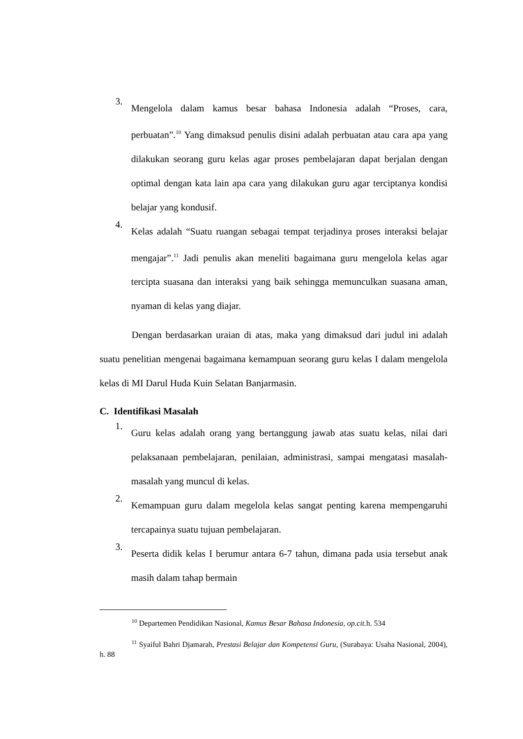3.
Mengelola dalam kamus besar bahasa Indonesia adalah “Proses, cara, perbuatan”.<sup>10</sup> Yang dimaksud penulis disini adalah perbuatan atau cara apa yang dilakukan seorang guru kelas agar proses pembelajaran dapat berjalan dengan optimal dengan kata lain apa cara yang dilakukan guru agar terciptanya kondisi belajar yang kondusif.
4.
Kelas adalah “Suatu ruangan sebagai tempat terjadinya proses interaksi belajar mengajar”.<sup>11</sup> Jadi penulis akan meneliti bagaimana guru mengelola kelas agar tercipta suasana dan interaksi yang baik sehingga memunculkan suasana aman, nyaman di kelas yang diajar.
Dengan berdasarkan uraian di atas, maka yang dimaksud dari judul ini adalah suatu penelitian mengenai bagaimana kemampuan seorang guru kelas I dalam mengelola kelas di MI Darul Huda Kuin Selatan Banjarmasin.
C. Identifikasi Masalah
1.
Guru kelas adalah orang yang bertanggung jawab atas suatu kelas, nilai dari pelaksanaan pembelajaran, penilaian, administrasi, sampai mengatasi masalah-masalah yang muncul di kelas.
2.
Kemampuan guru dalam megelola kelas sangat penting karena mempengaruhi tercapainya suatu tujuan pembelajaran.
3.
Peserta didik kelas I berumur antara 6-7 tahun, dimana pada usia tersebut anak masih dalam tahap bermain
<sup>10</sup> Departemen Pendidikan Nasional, Kamus Besar Bahasa Indonesia, op.cit. h. 534
<sup>11</sup> Syaiful Bahri Djamarah, Prestasi Belajar dan Kompetensi Guru, (Surabaya: Usaha Nasional, 2004), h. 88